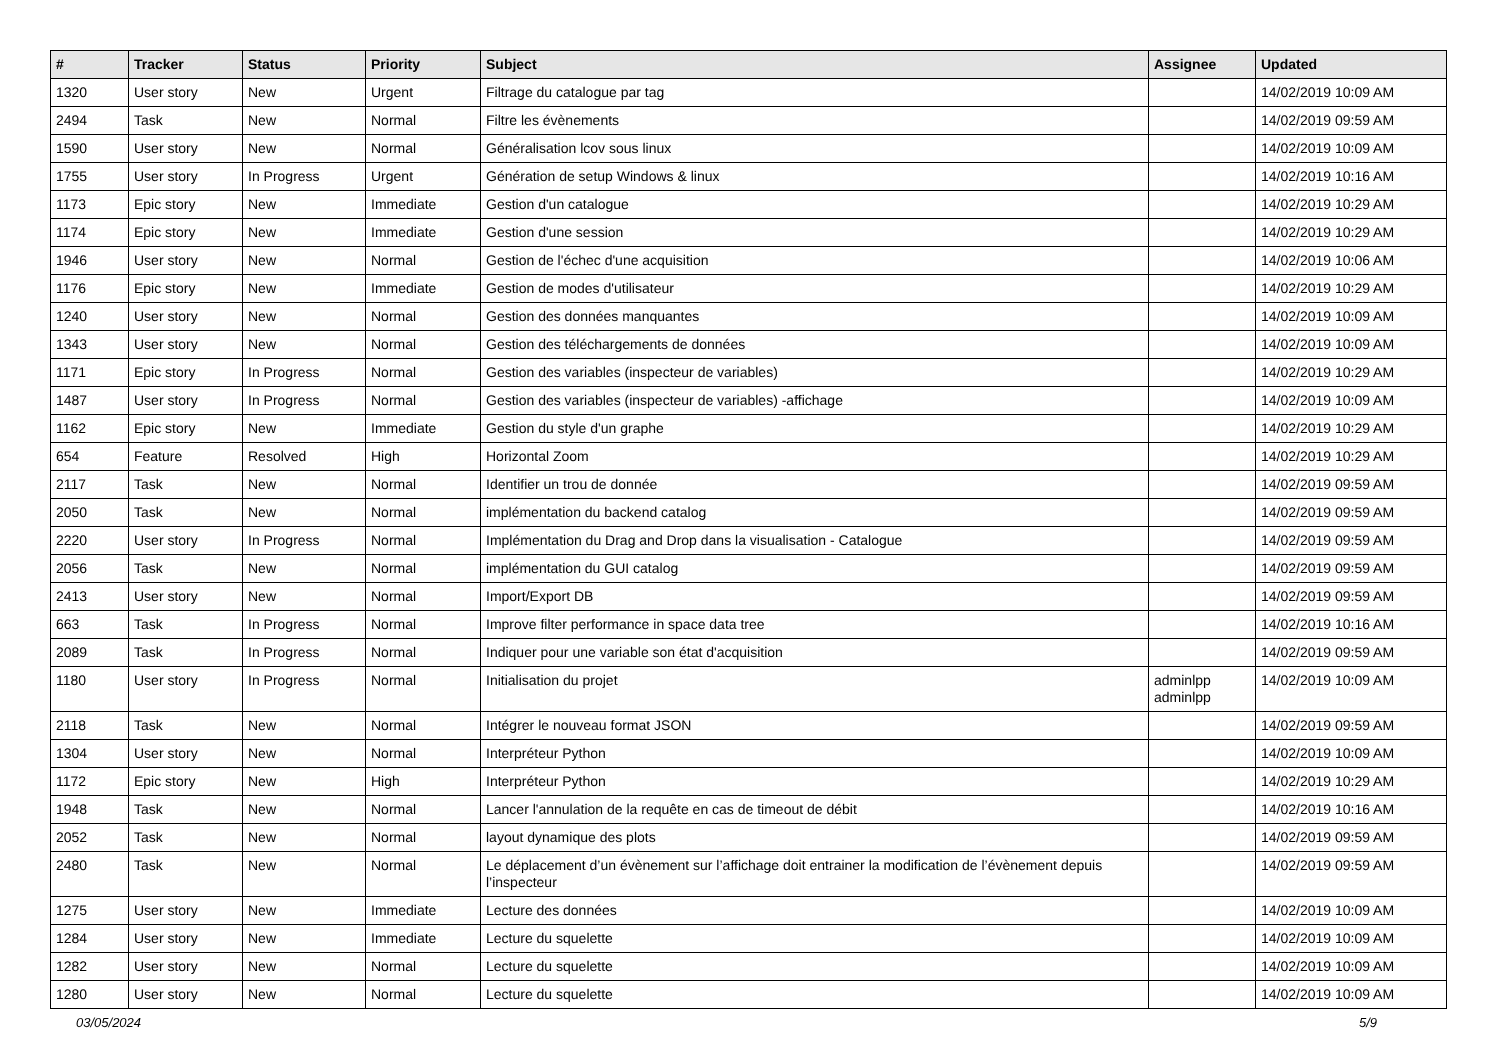| # | Tracker | Status | Priority | Subject | Assignee | Updated |
| --- | --- | --- | --- | --- | --- | --- |
| 1320 | User story | New | Urgent | Filtrage du catalogue par tag | | 14/02/2019 10:09 AM |
| 2494 | Task | New | Normal | Filtre les évènements | | 14/02/2019 09:59 AM |
| 1590 | User story | New | Normal | Généralisation lcov sous linux | | 14/02/2019 10:09 AM |
| 1755 | User story | In Progress | Urgent | Génération de setup Windows & linux | | 14/02/2019 10:16 AM |
| 1173 | Epic story | New | Immediate | Gestion d'un catalogue | | 14/02/2019 10:29 AM |
| 1174 | Epic story | New | Immediate | Gestion d'une session | | 14/02/2019 10:29 AM |
| 1946 | User story | New | Normal | Gestion de l'échec d'une acquisition | | 14/02/2019 10:06 AM |
| 1176 | Epic story | New | Immediate | Gestion de modes d'utilisateur | | 14/02/2019 10:29 AM |
| 1240 | User story | New | Normal | Gestion des données manquantes | | 14/02/2019 10:09 AM |
| 1343 | User story | New | Normal | Gestion des téléchargements de données | | 14/02/2019 10:09 AM |
| 1171 | Epic story | In Progress | Normal | Gestion des variables (inspecteur de variables) | | 14/02/2019 10:29 AM |
| 1487 | User story | In Progress | Normal | Gestion des variables (inspecteur de variables) -affichage | | 14/02/2019 10:09 AM |
| 1162 | Epic story | New | Immediate | Gestion du style d'un graphe | | 14/02/2019 10:29 AM |
| 654 | Feature | Resolved | High | Horizontal Zoom | | 14/02/2019 10:29 AM |
| 2117 | Task | New | Normal | Identifier un trou de donnée | | 14/02/2019 09:59 AM |
| 2050 | Task | New | Normal | implémentation du backend catalog | | 14/02/2019 09:59 AM |
| 2220 | User story | In Progress | Normal | Implémentation du Drag and Drop dans la visualisation - Catalogue | | 14/02/2019 09:59 AM |
| 2056 | Task | New | Normal | implémentation du GUI catalog | | 14/02/2019 09:59 AM |
| 2413 | User story | New | Normal | Import/Export DB | | 14/02/2019 09:59 AM |
| 663 | Task | In Progress | Normal | Improve filter performance in space data tree | | 14/02/2019 10:16 AM |
| 2089 | Task | In Progress | Normal | Indiquer pour une variable son état d'acquisition | | 14/02/2019 09:59 AM |
| 1180 | User story | In Progress | Normal | Initialisation du projet | adminlpp adminlpp | 14/02/2019 10:09 AM |
| 2118 | Task | New | Normal | Intégrer le nouveau format JSON | | 14/02/2019 09:59 AM |
| 1304 | User story | New | Normal | Interpréteur Python | | 14/02/2019 10:09 AM |
| 1172 | Epic story | New | High | Interpréteur Python | | 14/02/2019 10:29 AM |
| 1948 | Task | New | Normal | Lancer l'annulation de la requête en cas de timeout de débit | | 14/02/2019 10:16 AM |
| 2052 | Task | New | Normal | layout dynamique des plots | | 14/02/2019 09:59 AM |
| 2480 | Task | New | Normal | Le déplacement d’un évènement sur l’affichage doit entrainer la modification de l’évènement depuis l’inspecteur | | 14/02/2019 09:59 AM |
| 1275 | User story | New | Immediate | Lecture des données | | 14/02/2019 10:09 AM |
| 1284 | User story | New | Immediate | Lecture du squelette | | 14/02/2019 10:09 AM |
| 1282 | User story | New | Normal | Lecture du squelette | | 14/02/2019 10:09 AM |
| 1280 | User story | New | Normal | Lecture du squelette | | 14/02/2019 10:09 AM |
03/05/2024 5/9